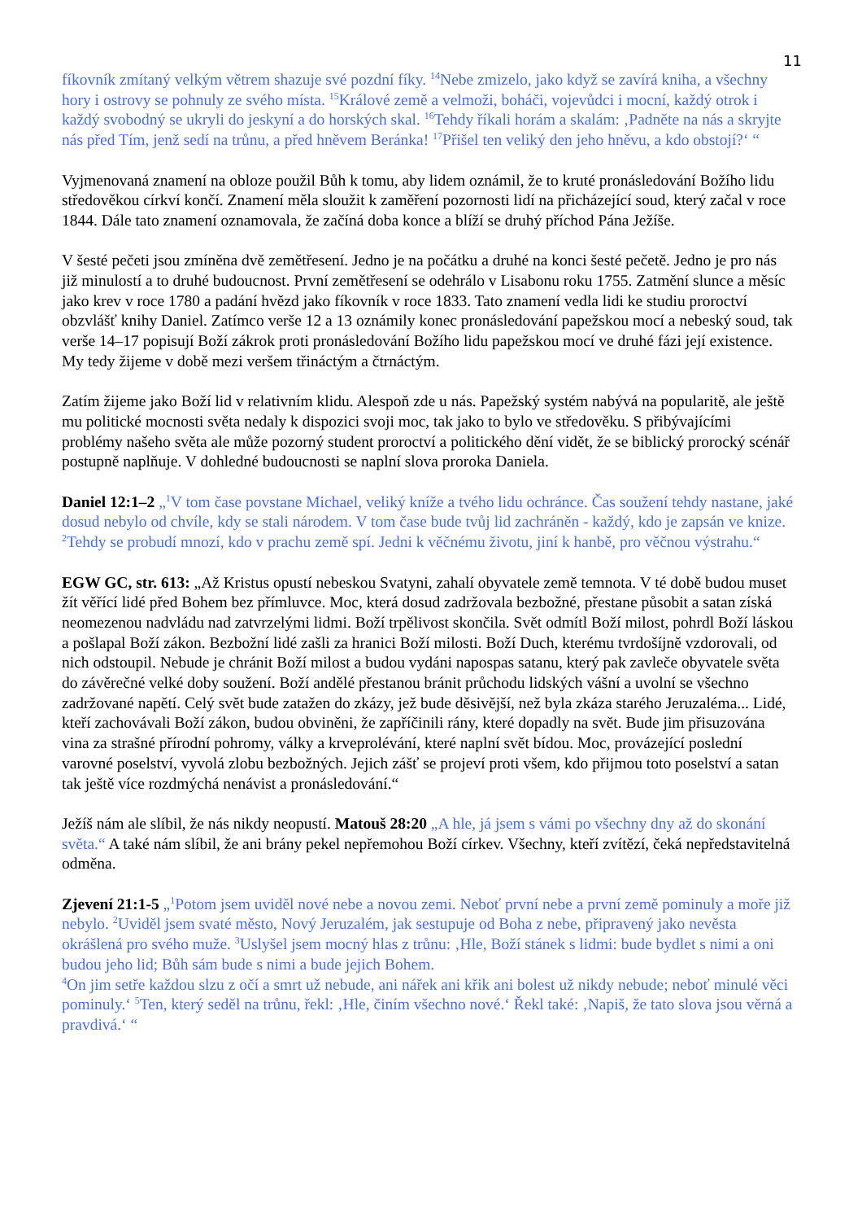11
fíkovník zmítaný velkým větrem shazuje své pozdní fíky. <sup>14</sup>Nebe zmizelo, jako když se zavírá kniha, a všechny hory i ostrovy se pohnuly ze svého místa. <sup>15</sup>Králové země a velmoži, boháči, vojevůdci i mocní, každý otrok i každý svobodný se ukryli do jeskyní a do horských skal. <sup>16</sup>Tehdy říkali horám a skalám: ‚Padněte na nás a skryjte nás před Tím, jenž sedí na trůnu, a před hněvem Beránka! <sup>17</sup>Přišel ten veliký den jeho hněvu, a kdo obstojí?‘ “
Vyjmenovaná znamení na obloze použil Bůh k tomu, aby lidem oznámil, že to kruté pronásledování Božího lidu středověkou církví končí. Znamení měla sloužit k zaměření pozornosti lidí na přicházející soud, který začal v roce 1844. Dále tato znamení oznamovala, že začíná doba konce a blíží se druhý příchod Pána Ježíše.
V šesté pečeti jsou zmíněna dvě zemětřesení. Jedno je na počátku a druhé na konci šesté pečetě. Jedno je pro nás již minulostí a to druhé budoucnost. První zemětřesení se odehrálo v Lisabonu roku 1755. Zatmění slunce a měsíc jako krev v roce 1780 a padání hvězd jako fíkovník v roce 1833. Tato znamení vedla lidi ke studiu proroctví obzvlášť knihy Daniel. Zatímco verše 12 a 13 oznámily konec pronásledování papežskou mocí a nebeský soud, tak verše 14–17 popisují Boží zákrok proti pronásledování Božího lidu papežskou mocí ve druhé fázi její existence. My tedy žijeme v době mezi veršem třináctým a čtrnáctým.
Zatím žijeme jako Boží lid v relativním klidu. Alespoň zde u nás. Papežský systém nabývá na popularitě, ale ještě mu politické mocnosti světa nedaly k dispozici svoji moc, tak jako to bylo ve středověku. S přibývajícími problémy našeho světa ale může pozorný student proroctví a politického dění vidět, že se biblický prorocký scénář postupně naplňuje. V dohledné budoucnosti se naplní slova proroka Daniela.
Daniel 12:1–2 „<sup>1</sup>V tom čase povstane Michael, veliký kníže a tvého lidu ochránce. Čas soužení tehdy nastane, jaké dosud nebylo od chvíle, kdy se stali národem. V tom čase bude tvůj lid zachráněn - každý, kdo je zapsán ve knize. <sup>2</sup>Tehdy se probudí mnozí, kdo v prachu země spí. Jedni k věčnému životu, jiní k hanbě, pro věčnou výstrahu.“
EGW GC, str. 613: „Až Kristus opustí nebeskou Svatyni, zahalí obyvatele země temnota. V té době budou muset žít věřící lidé před Bohem bez přímluvce. Moc, která dosud zadržovala bezbožné, přestane působit a satan získá neomezenou nadvládu nad zatvrzelými lidmi. Boží trpělivost skončila. Svět odmítl Boží milost, pohrdl Boží láskou a pošlapal Boží zákon. Bezbožní lidé zašli za hranici Boží milosti. Boží Duch, kterému tvrdošíjně vzdorovali, od nich odstoupil. Nebude je chránit Boží milost a budou vydáni napospas satanu, který pak zavleče obyvatele světa do závěrečné velké doby soužení. Boží andělé přestanou bránit průchodu lidských vášní a uvolní se všechno zadržované napětí. Celý svět bude zatažen do zkázy, jež bude děsivější, než byla zkáza starého Jeruzaléma... Lidé, kteří zachovávali Boží zákon, budou obviněni, že zapříčinili rány, které dopadly na svět. Bude jim přisuzována vina za strašné přírodní pohromy, války a krveprolévání, které naplní svět bídou. Moc, provázející poslední varovné poselství, vyvolá zlobu bezbožných. Jejich zášť se projeví proti všem, kdo přijmou toto poselství a satan tak ještě více rozdmýchá nenávist a pronásledování.“
Ježíš nám ale slíbil, že nás nikdy neopustí. Matouš 28:20 „A hle, já jsem s vámi po všechny dny až do skonání světa.“ A také nám slíbil, že ani brány pekel nepřemohou Boží církev. Všechny, kteří zvítězí, čeká nepředstavitelná odměna.
Zjevení 21:1-5 „<sup>1</sup>Potom jsem uviděl nové nebe a novou zemi. Neboť první nebe a první země pominuly a moře již nebylo. <sup>2</sup>Uviděl jsem svaté město, Nový Jeruzalém, jak sestupuje od Boha z nebe, připravený jako nevěsta okrášlená pro svého muže. <sup>3</sup>Uslyšel jsem mocný hlas z trůnu: ‚Hle, Boží stánek s lidmi: bude bydlet s nimi a oni budou jeho lid; Bůh sám bude s nimi a bude jejich Bohem.
<sup>4</sup> On jim setře každou slzu z očí a smrt už nebude, ani nářek ani křik ani bolest už nikdy nebude; neboť minulé věci pominuly.‘ <sup>5</sup>Ten, který seděl na trůnu, řekl: ‚Hle, činím všechno nové.‘ Řekl také: ‚Napiš, že tato slova jsou věrná a pravdivá.‘ “